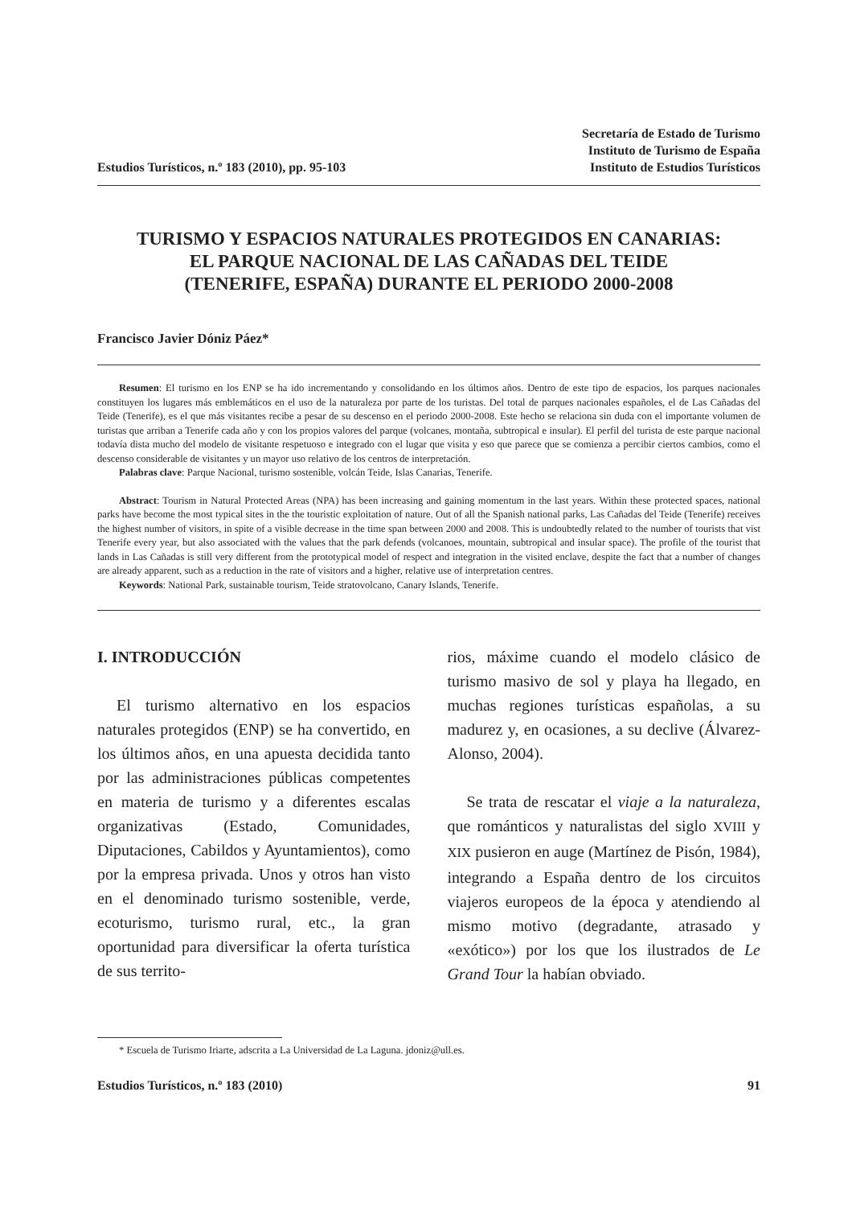Estudios Turísticos, n.º 183 (2010), pp. 95-103
Secretaría de Estado de Turismo
Instituto de Turismo de España
Instituto de Estudios Turísticos
TURISMO Y ESPACIOS NATURALES PROTEGIDOS EN CANARIAS:
EL PARQUE NACIONAL DE LAS CAÑADAS DEL TEIDE
(TENERIFE, ESPAÑA) DURANTE EL PERIODO 2000-2008
Francisco Javier Dóniz Páez*
Resumen: El turismo en los ENP se ha ido incrementando y consolidando en los últimos años. Dentro de este tipo de espacios, los parques nacionales constituyen los lugares más emblemáticos en el uso de la naturaleza por parte de los turistas. Del total de parques nacionales españoles, el de Las Cañadas del Teide (Tenerife), es el que más visitantes recibe a pesar de su descenso en el periodo 2000-2008. Este hecho se relaciona sin duda con el importante volumen de turistas que arriban a Tenerife cada año y con los propios valores del parque (volcanes, montaña, subtropical e insular). El perfil del turista de este parque nacional todavía dista mucho del modelo de visitante respetuoso e integrado con el lugar que visita y eso que parece que se comienza a percibir ciertos cambios, como el descenso considerable de visitantes y un mayor uso relativo de los centros de interpretación.
Palabras clave: Parque Nacional, turismo sostenible, volcán Teide, Islas Canarias, Tenerife.
Abstract: Tourism in Natural Protected Areas (NPA) has been increasing and gaining momentum in the last years. Within these protected spaces, national parks have become the most typical sites in the the touristic exploitation of nature. Out of all the Spanish national parks, Las Cañadas del Teide (Tenerife) receives the highest number of visitors, in spite of a visible decrease in the time span between 2000 and 2008. This is undoubtedly related to the number of tourists that vist Tenerife every year, but also associated with the values that the park defends (volcanoes, mountain, subtropical and insular space). The profile of the tourist that lands in Las Cañadas is still very different from the prototypical model of respect and integration in the visited enclave, despite the fact that a number of changes are already apparent, such as a reduction in the rate of visitors and a higher, relative use of interpretation centres.
Keywords: National Park, sustainable tourism, Teide stratovolcano, Canary Islands, Tenerife.
I. INTRODUCCIÓN
El turismo alternativo en los espacios naturales protegidos (ENP) se ha convertido, en los últimos años, en una apuesta decidida tanto por las administraciones públicas competentes en materia de turismo y a diferentes escalas organizativas (Estado, Comunidades, Diputaciones, Cabildos y Ayuntamientos), como por la empresa privada. Unos y otros han visto en el denominado turismo sostenible, verde, ecoturismo, turismo rural, etc., la gran oportunidad para diversificar la oferta turística de sus territo-
rios, máxime cuando el modelo clásico de turismo masivo de sol y playa ha llegado, en muchas regiones turísticas españolas, a su madurez y, en ocasiones, a su declive (Álvarez-Alonso, 2004).
Se trata de rescatar el viaje a la naturaleza, que románticos y naturalistas del siglo XVIII y XIX pusieron en auge (Martínez de Pisón, 1984), integrando a España dentro de los circuitos viajeros europeos de la época y atendiendo al mismo motivo (degradante, atrasado y «exótico») por los que los ilustrados de Le Grand Tour la habían obviado.
* Escuela de Turismo Iriarte, adscrita a La Universidad de La Laguna. jdoniz@ull.es.
Estudios Turísticos, n.º 183 (2010) 91